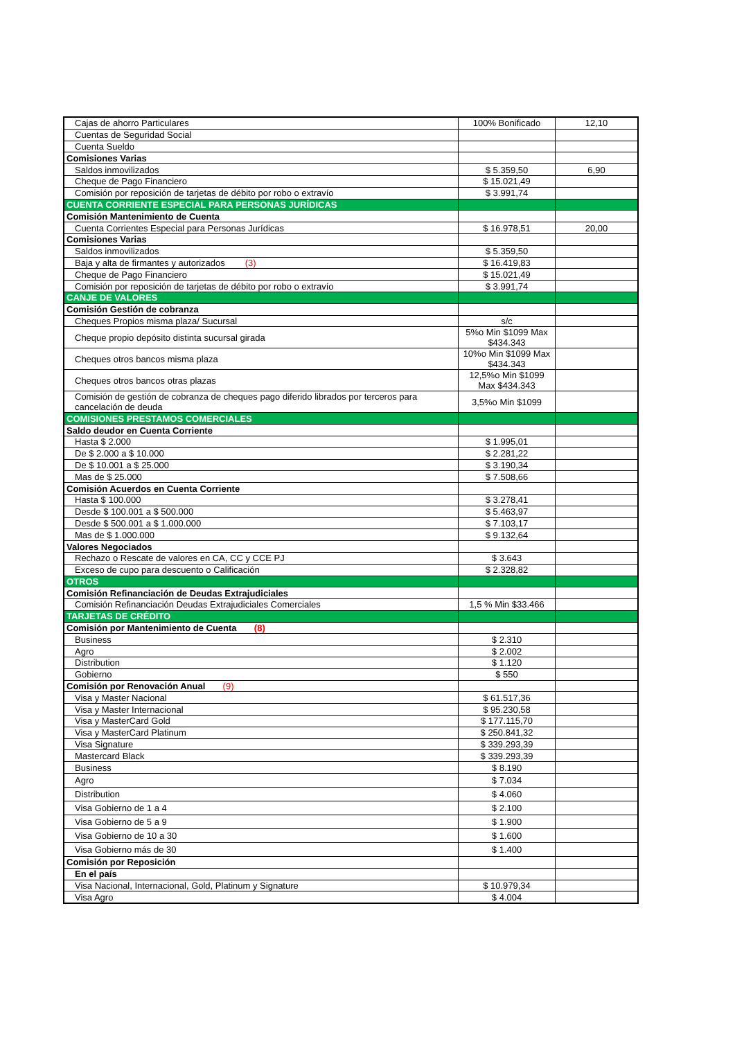| Cajas de ahorro Particulares | 100% Bonificado | 12,10 |
| Cuentas de Seguridad Social | | |
| Cuenta Sueldo | | |
| Comisiones Varias | | |
| Saldos inmovilizados | $ 5.359,50 | 6,90 |
| Cheque de Pago Financiero | $ 15.021,49 | |
| Comisión por reposición de tarjetas de débito por robo o extravío | $ 3.991,74 | |
| CUENTA CORRIENTE ESPECIAL PARA PERSONAS JURÍDICAS | | |
| Comisión Mantenimiento de Cuenta | | |
| Cuenta Corrientes Especial para Personas Jurídicas | $ 16.978,51 | 20,00 |
| Comisiones Varias | | |
| Saldos inmovilizados | $ 5.359,50 | |
| Baja y alta de firmantes y autorizados (3) | $ 16.419,83 | |
| Cheque de Pago Financiero | $ 15.021,49 | |
| Comisión por reposición de tarjetas de débito por robo o extravío | $ 3.991,74 | |
| CANJE DE VALORES | | |
| Comisión Gestión de cobranza | | |
| Cheques Propios misma plaza/ Sucursal | s/c | |
| Cheque propio depósito distinta sucursal girada | 5%o Min $1099 Max $434.343 | |
| Cheques otros bancos misma plaza | 10%o Min $1099 Max $434.343 | |
| Cheques otros bancos otras plazas | 12,5%o Min $1099 Max $434.343 | |
| Comisión de gestión de cobranza de cheques pago diferido librados por terceros para cancelación de deuda | 3,5%o Min $1099 | |
| COMISIONES PRESTAMOS COMERCIALES | | |
| Saldo deudor en Cuenta Corriente | | |
| Hasta $ 2.000 | $ 1.995,01 | |
| De $ 2.000 a $ 10.000 | $ 2.281,22 | |
| De $ 10.001 a $ 25.000 | $ 3.190,34 | |
| Mas de $ 25.000 | $ 7.508,66 | |
| Comisión Acuerdos en Cuenta Corriente | | |
| Hasta $ 100.000 | $ 3.278,41 | |
| Desde $ 100.001 a $ 500.000 | $ 5.463,97 | |
| Desde $ 500.001 a $ 1.000.000 | $ 7.103,17 | |
| Mas de $ 1.000.000 | $ 9.132,64 | |
| Valores Negociados | | |
| Rechazo o Rescate de valores en CA, CC y CCE PJ | $ 3.643 | |
| Exceso de cupo para descuento o Calificación | $ 2.328,82 | |
| OTROS | | |
| Comisión Refinanciación de Deudas Extrajudiciales | | |
| Comisión Refinanciación Deudas Extrajudiciales Comerciales | 1,5 % Min $33.466 | |
| TARJETAS DE CRÉDITO | | |
| Comisión por Mantenimiento de Cuenta (8) | | |
| Business | $ 2.310 | |
| Agro | $ 2.002 | |
| Distribution | $ 1.120 | |
| Gobierno | $ 550 | |
| Comisión por Renovación Anual (9) | | |
| Visa y Master Nacional | $ 61.517,36 | |
| Visa y Master Internacional | $ 95.230,58 | |
| Visa y MasterCard Gold | $ 177.115,70 | |
| Visa y MasterCard Platinum | $ 250.841,32 | |
| Visa Signature | $ 339.293,39 | |
| Mastercard Black | $ 339.293,39 | |
| Business | $ 8.190 | |
| Agro | $ 7.034 | |
| Distribution | $ 4.060 | |
| Visa Gobierno de 1 a 4 | $ 2.100 | |
| Visa Gobierno de 5 a 9 | $ 1.900 | |
| Visa Gobierno de 10 a 30 | $ 1.600 | |
| Visa Gobierno más de 30 | $ 1.400 | |
| Comisión por Reposición | | |
| En el país | | |
| Visa Nacional, Internacional, Gold, Platinum y Signature | $ 10.979,34 | |
| Visa Agro | $ 4.004 | |